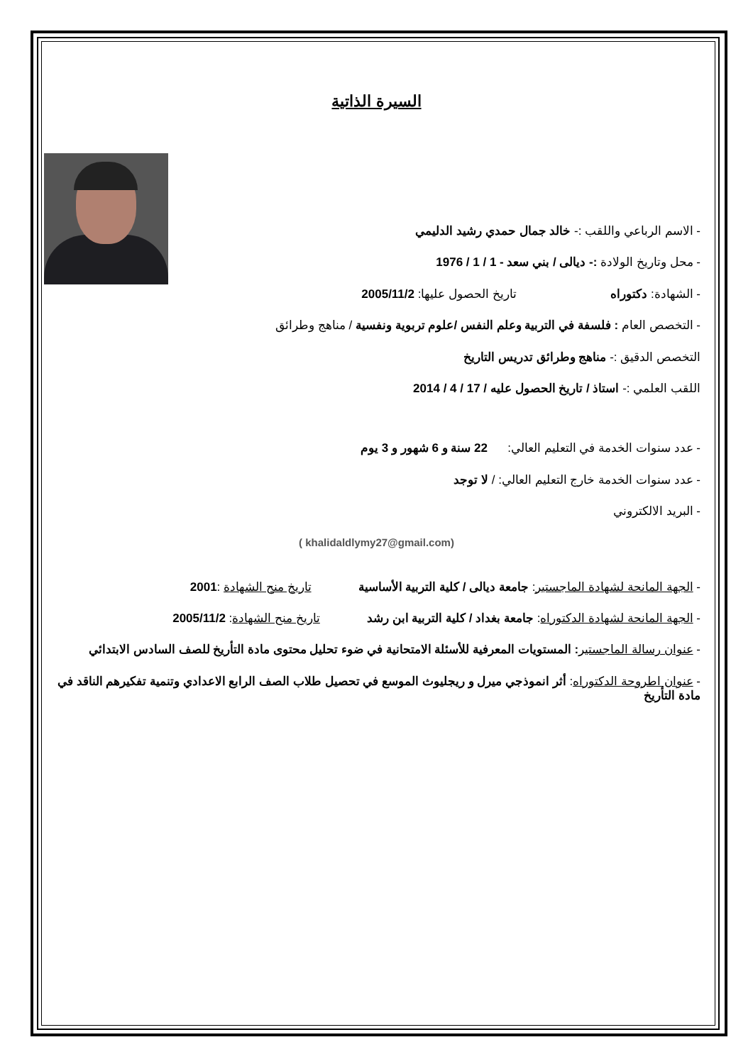السيرة الذاتية
- الاسم الرباعي واللقب :- خالد جمال حمدي رشيد الدليمي
- محل وتاريخ الولادة :- ديالى / بني سعد - 1 / 1 / 1976
- الشهادة: دكتوراه تاريخ الحصول عليها: 2005/11/2
- التخصص العام : فلسفة في التربية وعلم النفس /علوم تربوية ونفسية / مناهج وطرائق
التخصص الدقيق :- مناهج وطرائق تدريس التاريخ
اللقب العلمي :- استاذ / تاريخ الحصول عليه / 17 / 4 / 2014
- عدد سنوات الخدمة في التعليم العالي: 22 سنة و 6 شهور و 3 يوم
- عدد سنوات الخدمة خارج التعليم العالي: / لا توجد
- البريد الالكتروني
( khalidaldlymy27@gmail.com)
- الجهة المانحة لشهادة الماجستير: جامعة ديالى / كلية التربية الأساسية تاريخ منح الشهادة :2001
- الجهة المانحة لشهادة الدكتوراه: جامعة بغداد / كلية التربية ابن رشد تاريخ منح الشهادة: 2005/11/2
- عنوان رسالة الماجستير: المستويات المعرفية للأسئلة الامتحانية في ضوء تحليل محتوى مادة التأريخ للصف السادس الابتدائي
- عنوان اطروحة الدكتوراه: أثر انموذجي ميرل و ريجليوث الموسع في تحصيل طلاب الصف الرابع الاعدادي وتنمية تفكيرهم الناقد في مادة التأريخ